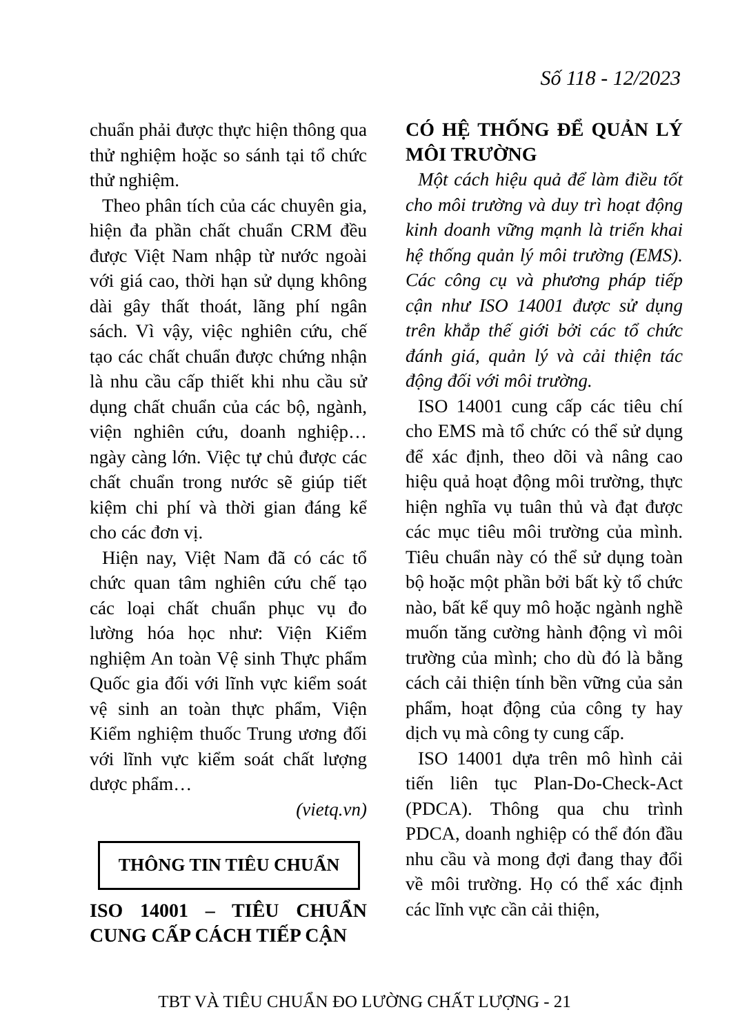Số 118 - 12/2023
chuẩn phải được thực hiện thông qua thử nghiệm hoặc so sánh tại tổ chức thử nghiệm.
Theo phân tích của các chuyên gia, hiện đa phần chất chuẩn CRM đều được Việt Nam nhập từ nước ngoài với giá cao, thời hạn sử dụng không dài gây thất thoát, lãng phí ngân sách. Vì vậy, việc nghiên cứu, chế tạo các chất chuẩn được chứng nhận là nhu cầu cấp thiết khi nhu cầu sử dụng chất chuẩn của các bộ, ngành, viện nghiên cứu, doanh nghiệp… ngày càng lớn. Việc tự chủ được các chất chuẩn trong nước sẽ giúp tiết kiệm chi phí và thời gian đáng kể cho các đơn vị.
Hiện nay, Việt Nam đã có các tổ chức quan tâm nghiên cứu chế tạo các loại chất chuẩn phục vụ đo lường hóa học như: Viện Kiểm nghiệm An toàn Vệ sinh Thực phẩm Quốc gia đối với lĩnh vực kiểm soát vệ sinh an toàn thực phẩm, Viện Kiểm nghiệm thuốc Trung ương đối với lĩnh vực kiểm soát chất lượng dược phẩm…
(vietq.vn)
THÔNG TIN TIÊU CHUẨN
ISO 14001 – TIÊU CHUẨN CUNG CẤP CÁCH TIẾP CẬN
CÓ HỆ THỐNG ĐỂ QUẢN LÝ MÔI TRƯỜNG
Một cách hiệu quả để làm điều tốt cho môi trường và duy trì hoạt động kinh doanh vững mạnh là triển khai hệ thống quản lý môi trường (EMS). Các công cụ và phương pháp tiếp cận như ISO 14001 được sử dụng trên khắp thế giới bởi các tổ chức đánh giá, quản lý và cải thiện tác động đối với môi trường.
ISO 14001 cung cấp các tiêu chí cho EMS mà tổ chức có thể sử dụng để xác định, theo dõi và nâng cao hiệu quả hoạt động môi trường, thực hiện nghĩa vụ tuân thủ và đạt được các mục tiêu môi trường của mình. Tiêu chuẩn này có thể sử dụng toàn bộ hoặc một phần bởi bất kỳ tổ chức nào, bất kể quy mô hoặc ngành nghề muốn tăng cường hành động vì môi trường của mình; cho dù đó là bằng cách cải thiện tính bền vững của sản phẩm, hoạt động của công ty hay dịch vụ mà công ty cung cấp.
ISO 14001 dựa trên mô hình cải tiến liên tục Plan-Do-Check-Act (PDCA). Thông qua chu trình PDCA, doanh nghiệp có thể đón đầu nhu cầu và mong đợi đang thay đổi về môi trường. Họ có thể xác định các lĩnh vực cần cải thiện,
TBT VÀ TIÊU CHUẨN ĐO LƯỜNG CHẤT LƯỢNG - 21